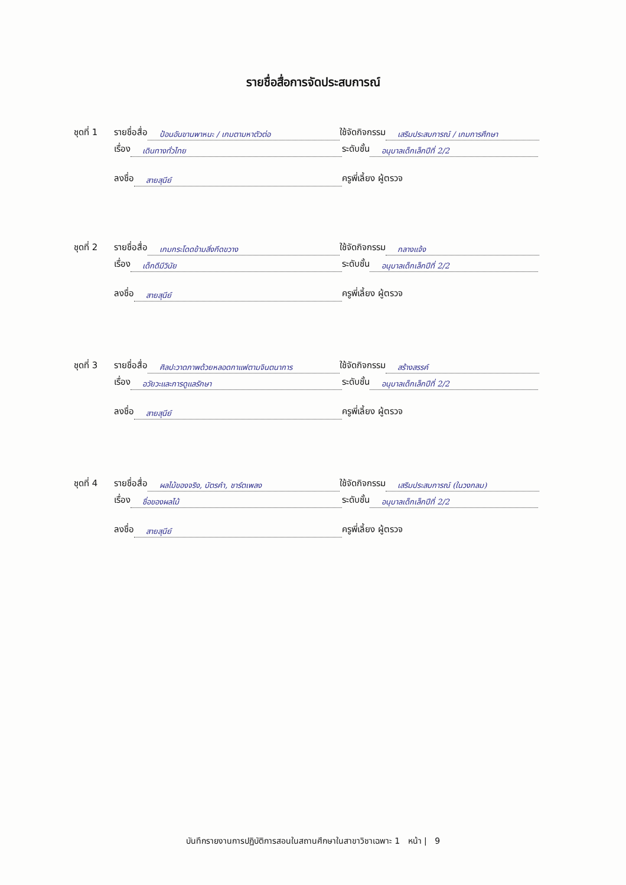รายชื่อสื่อการจัดประสบการณ์
ชุดที่ 1 รายชื่อสื่อ ป้อนอันขานพาหนะ / เกมตามหาตัวต่อ ใช้จัดกิจกรรม เสริมประสบการณ์ / เกมการศึกษา
เรื่อง เดินทางทั่วไทย ระดับชั้น อนุบาลเด็กเล็กปีที่ 2/2
ลงชื่อ สายสุนีย์ ครูพี่เลี้ยง ผู้ตรวจ
ชุดที่ 2 รายชื่อสื่อ เกมกระโดดข้ามสิ่งกีดขวาง ใช้จัดกิจกรรม กลางแจ้ง
เรื่อง เด็กดีมีวินัย ระดับชั้น อนุบาลเด็กเล็กปีที่ 2/2
ลงชื่อ สายสุนีย์ ครูพี่เลี้ยง ผู้ตรวจ
ชุดที่ 3 รายชื่อสื่อ ศิลปะวาดภาพด้วยหลอดกาแฟตามจินตนาการ ใช้จัดกิจกรรม สร้างสรรค์
เรื่อง อวัยวะและการดูแลรักษา ระดับชั้น อนุบาลเด็กเล็กปีที่ 2/2
ลงชื่อ สายสุนีย์ ครูพี่เลี้ยง ผู้ตรวจ
ชุดที่ 4 รายชื่อสื่อ ผลไม้ของจริง, บัตรคำ, ชาร์ตเพลง ใช้จัดกิจกรรม เสริมประสบการณ์ (ในวงกลม)
เรื่อง ชื่อของผลไม้ ระดับชั้น อนุบาลเด็กเล็กปีที่ 2/2
ลงชื่อ สายสุนีย์ ครูพี่เลี้ยง ผู้ตรวจ
บันทึกรายงานการปฏิบัติการสอนในสถานศึกษาในสาขาวิชาเฉพาะ 1 หน้า | 9